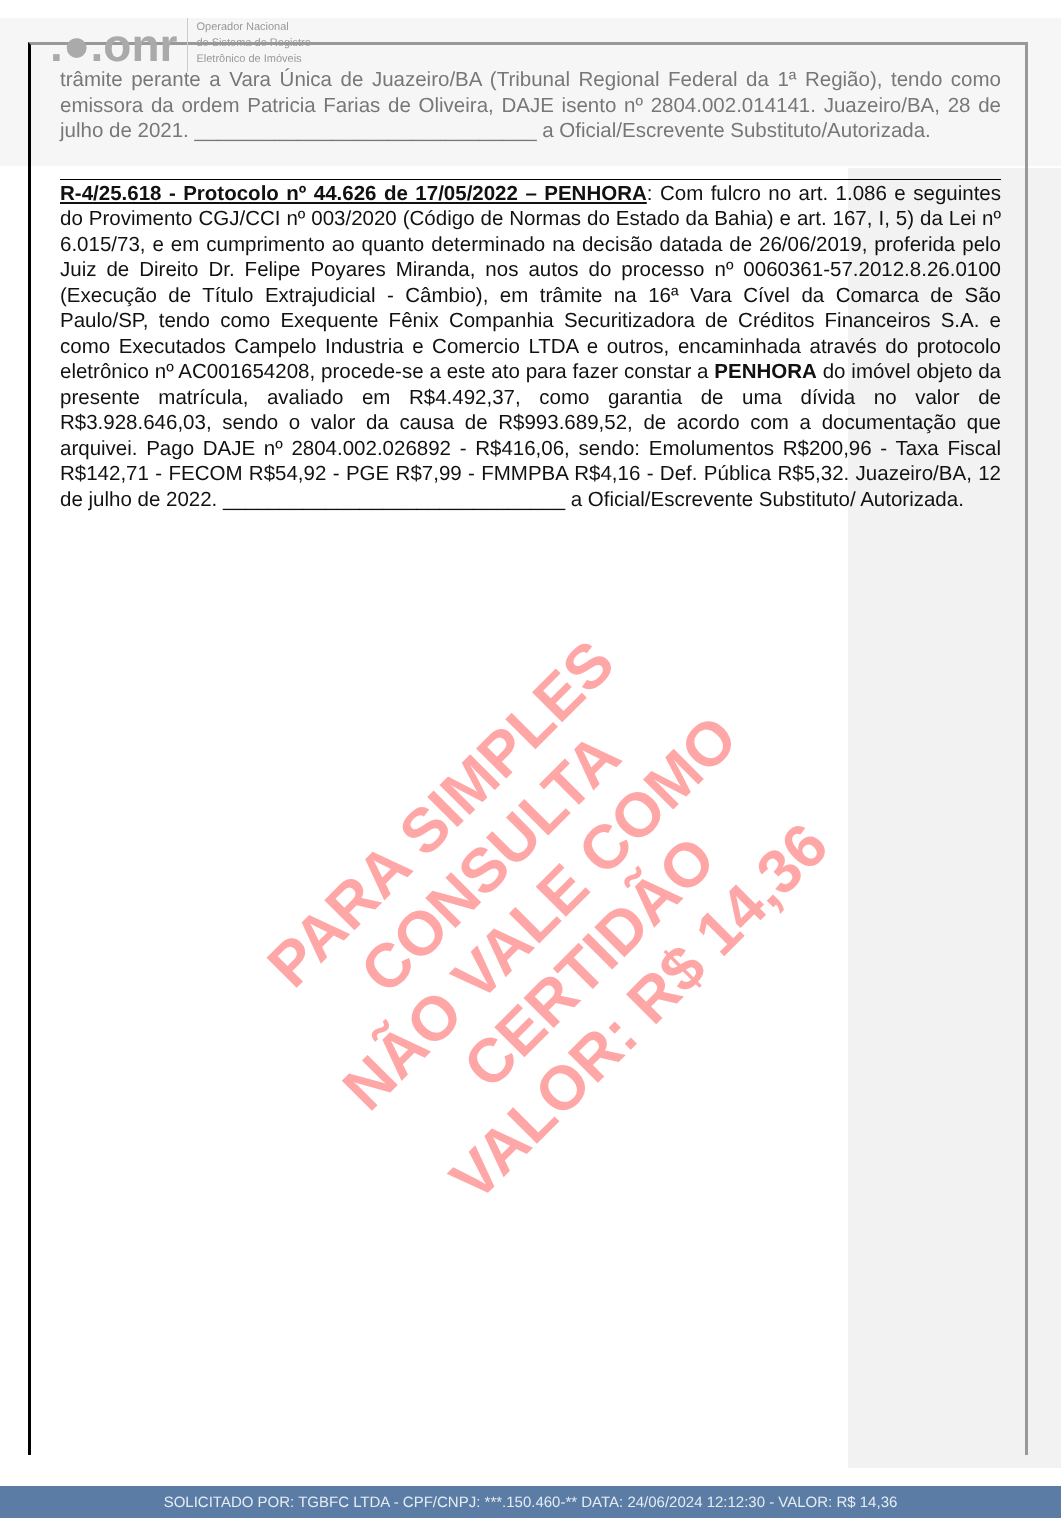.●.onr
Operador Nacional
do Sistema de Registro
Eletrônico de Imóveis
trâmite perante a Vara Única de Juazeiro/BA (Tribunal Regional Federal da 1ª Região), tendo como emissora da ordem Patricia Farias de Oliveira, DAJE isento nº 2804.002.014141. Juazeiro/BA, 28 de julho de 2021. ______________________________ a Oficial/Escrevente Substituto/Autorizada.
R-4/25.618 - Protocolo nº 44.626 de 17/05/2022 – PENHORA: Com fulcro no art. 1.086 e seguintes do Provimento CGJ/CCI nº 003/2020 (Código de Normas do Estado da Bahia) e art. 167, I, 5) da Lei nº 6.015/73, e em cumprimento ao quanto determinado na decisão datada de 26/06/2019, proferida pelo Juiz de Direito Dr. Felipe Poyares Miranda, nos autos do processo nº 0060361-57.2012.8.26.0100 (Execução de Título Extrajudicial - Câmbio), em trâmite na 16ª Vara Cível da Comarca de São Paulo/SP, tendo como Exequente Fênix Companhia Securitizadora de Créditos Financeiros S.A. e como Executados Campelo Industria e Comercio LTDA e outros, encaminhada através do protocolo eletrônico nº AC001654208, procede-se a este ato para fazer constar a PENHORA do imóvel objeto da presente matrícula, avaliado em R$4.492,37, como garantia de uma dívida no valor de R$3.928.646,03, sendo o valor da causa de R$993.689,52, de acordo com a documentação que arquivei. Pago DAJE nº 2804.002.026892 - R$416,06, sendo: Emolumentos R$200,96 - Taxa Fiscal R$142,71 - FECOM R$54,92 - PGE R$7,99 - FMMPBA R$4,16 - Def. Pública R$5,32. Juazeiro/BA, 12 de julho de 2022. ______________________________ a Oficial/Escrevente Substituto/ Autorizada.
PARA SIMPLES CONSULTA
NÃO VALE COMO CERTIDÃO
VALOR: R$ 14,36
SOLICITADO POR: TGBFC LTDA - CPF/CNPJ: ***.150.460-** DATA: 24/06/2024 12:12:30 - VALOR: R$ 14,36